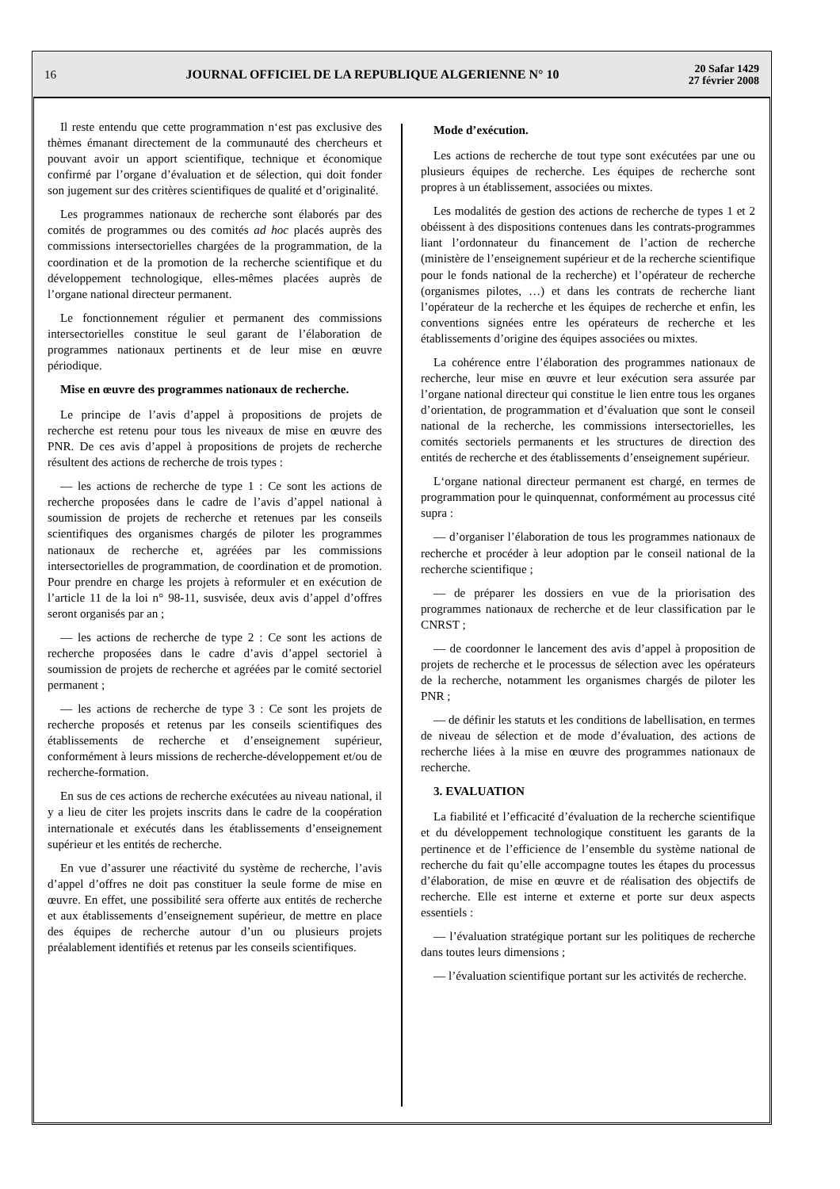16 JOURNAL OFFICIEL DE LA REPUBLIQUE ALGERIENNE N° 10 20 Safar 1429
27 février 2008
Il reste entendu que cette programmation n‘est pas exclusive des thèmes émanant directement de la communauté des chercheurs et pouvant avoir un apport scientifique, technique et économique confirmé par l’organe d’évaluation et de sélection, qui doit fonder son jugement sur des critères scientifiques de qualité et d’originalité.
Les programmes nationaux de recherche sont élaborés par des comités de programmes ou des comités ad hoc placés auprès des commissions intersectorielles chargées de la programmation, de la coordination et de la promotion de la recherche scientifique et du développement technologique, elles-mêmes placées auprès de l’organe national directeur permanent.
Le fonctionnement régulier et permanent des commissions intersectorielles constitue le seul garant de l’élaboration de programmes nationaux pertinents et de leur mise en œuvre périodique.
Mise en œuvre des programmes nationaux de recherche.
Le principe de l’avis d’appel à propositions de projets de recherche est retenu pour tous les niveaux de mise en œuvre des PNR. De ces avis d’appel à propositions de projets de recherche résultent des actions de recherche de trois types :
— les actions de recherche de type 1 : Ce sont les actions de recherche proposées dans le cadre de l’avis d’appel national à soumission de projets de recherche et retenues par les conseils scientifiques des organismes chargés de piloter les programmes nationaux de recherche et, agréées par les commissions intersectorielles de programmation, de coordination et de promotion. Pour prendre en charge les projets à reformuler et en exécution de l’article 11 de la loi n° 98-11, susvisée, deux avis d’appel d’offres seront organisés par an ;
— les actions de recherche de type 2 : Ce sont les actions de recherche proposées dans le cadre d’avis d’appel sectoriel à soumission de projets de recherche et agréées par le comité sectoriel permanent ;
— les actions de recherche de type 3 : Ce sont les projets de recherche proposés et retenus par les conseils scientifiques des établissements de recherche et d’enseignement supérieur, conformément à leurs missions de recherche-développement et/ou de recherche-formation.
En sus de ces actions de recherche exécutées au niveau national, il y a lieu de citer les projets inscrits dans le cadre de la coopération internationale et exécutés dans les établissements d’enseignement supérieur et les entités de recherche.
En vue d’assurer une réactivité du système de recherche, l’avis d’appel d’offres ne doit pas constituer la seule forme de mise en œuvre. En effet, une possibilité sera offerte aux entités de recherche et aux établissements d’enseignement supérieur, de mettre en place des équipes de recherche autour d’un ou plusieurs projets préalablement identifiés et retenus par les conseils scientifiques.
Mode d’exécution.
Les actions de recherche de tout type sont exécutées par une ou plusieurs équipes de recherche. Les équipes de recherche sont propres à un établissement, associées ou mixtes.
Les modalités de gestion des actions de recherche de types 1 et 2 obéissent à des dispositions contenues dans les contrats-programmes liant l’ordonnateur du financement de l’action de recherche (ministère de l’enseignement supérieur et de la recherche scientifique pour le fonds national de la recherche) et l’opérateur de recherche (organismes pilotes, …) et dans les contrats de recherche liant l’opérateur de la recherche et les équipes de recherche et enfin, les conventions signées entre les opérateurs de recherche et les établissements d’origine des équipes associées ou mixtes.
La cohérence entre l’élaboration des programmes nationaux de recherche, leur mise en œuvre et leur exécution sera assurée par l’organe national directeur qui constitue le lien entre tous les organes d’orientation, de programmation et d’évaluation que sont le conseil national de la recherche, les commissions intersectorielles, les comités sectoriels permanents et les structures de direction des entités de recherche et des établissements d’enseignement supérieur.
L‘organe national directeur permanent est chargé, en termes de programmation pour le quinquennat, conformément au processus cité supra :
— d’organiser l’élaboration de tous les programmes nationaux de recherche et procéder à leur adoption par le conseil national de la recherche scientifique ;
— de préparer les dossiers en vue de la priorisation des programmes nationaux de recherche et de leur classification par le CNRST ;
— de coordonner le lancement des avis d’appel à proposition de projets de recherche et le processus de sélection avec les opérateurs de la recherche, notamment les organismes chargés de piloter les PNR ;
— de définir les statuts et les conditions de labellisation, en termes de niveau de sélection et de mode d’évaluation, des actions de recherche liées à la mise en œuvre des programmes nationaux de recherche.
3. EVALUATION
La fiabilité et l’efficacité d’évaluation de la recherche scientifique et du développement technologique constituent les garants de la pertinence et de l’efficience de l’ensemble du système national de recherche du fait qu’elle accompagne toutes les étapes du processus d’élaboration, de mise en œuvre et de réalisation des objectifs de recherche. Elle est interne et externe et porte sur deux aspects essentiels :
— l’évaluation stratégique portant sur les politiques de recherche dans toutes leurs dimensions ;
— l’évaluation scientifique portant sur les activités de recherche.